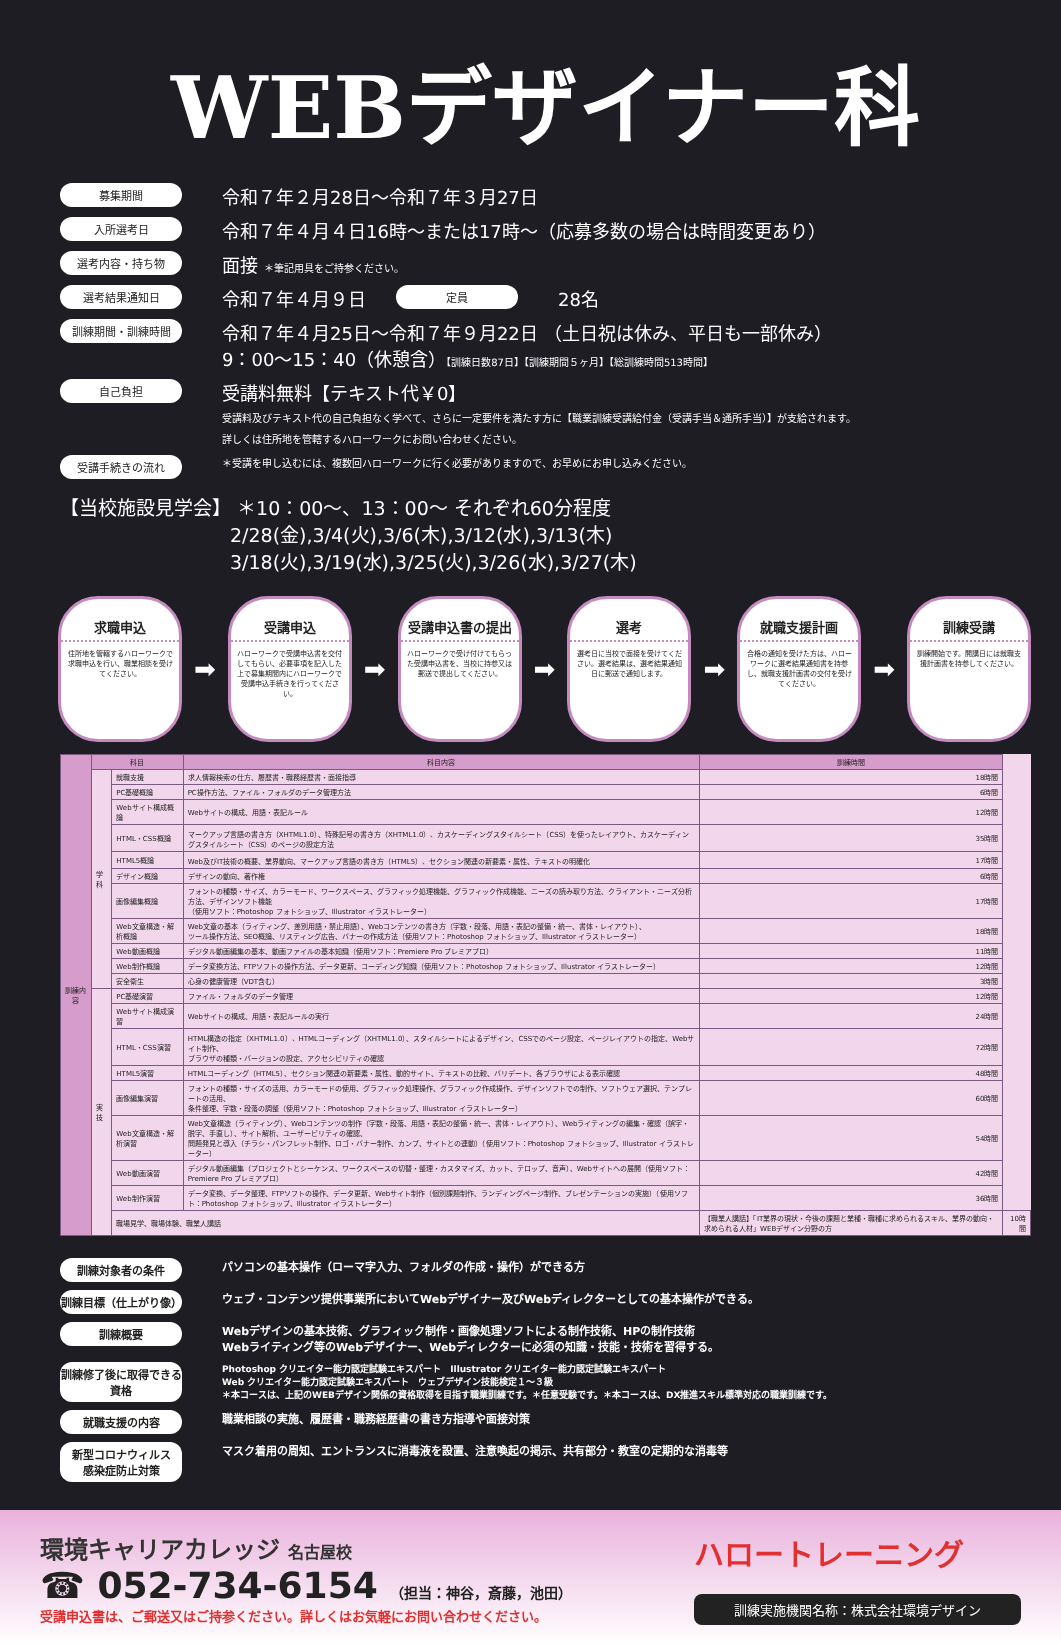WEBデザイナー科
募集期間
令和７年２月28日～令和７年３月27日
入所選考日
令和７年４月４日16時～または17時～（応募多数の場合は時間変更あり）
選考内容・持ち物
面接 ＊筆記用具をご持参ください。
選考結果通知日
令和７年４月９日
定員
28名
訓練期間・訓練時間
令和７年４月25日～令和７年９月22日 （土日祝は休み、平日も一部休み）
9：00～15：40（休憩含）【訓練日数87日】【訓練期間５ヶ月】【総訓練時間513時間】
自己負担
受講料無料【テキスト代￥0】
受講料及びテキスト代の自己負担なく学べて、さらに一定要件を満たす方に【職業訓練受講給付金（受講手当＆通所手当）】が支給されます。
詳しくは住所地を管轄するハローワークにお問い合わせください。
受講手続きの流れ
＊受講を申し込むには、複数回ハローワークに行く必要がありますので、お早めにお申し込みください。
【当校施設見学会】 ＊10：00～、13：00～ それぞれ60分程度
2/28(金),3/4(火),3/6(木),3/12(水),3/13(木)
3/18(火),3/19(水),3/25(火),3/26(水),3/27(木)
求職申込
住所地を管轄するハローワークで求職申込を行い、職業相談を受けてください。
➡
受講申込
ハローワークで受講申込書を交付してもらい、必要事項を記入した上で募集期間内にハローワークで受講申込手続きを行ってください。
➡
受講申込書の提出
ハローワークで受け付けてもらった受講申込書を、当校に持参又は郵送で提出してください。
➡
選考
選考日に当校で面接を受けてください。選考結果は、選考結果通知日に郵送で通知します。
➡
就職支援計画
合格の通知を受けた方は、ハローワークに選考結果通知書を持参し、就職支援計画書の交付を受けてください。
➡
訓練受講
訓練開始です。開講日には就職支援計画書を持参してください。
| 訓練内容 | 科目 | | 科目内容 | 訓練時間 | |
| --- | --- | --- | --- | --- | --- |
| | 学科 | 就職支援 | 求人情報検索の仕方、履歴書・職務経歴書・面接指導 | 18時間 | |
| | | PC基礎概論 | PC操作方法、ファイル・フォルダのデータ管理方法 | 6時間 | |
| | | Webサイト構成概論 | Webサイトの構成、用語・表記ルール | 12時間 | |
| | | HTML・CSS概論 | マークアップ言語の書き方（XHTML1.0）、特殊記号の書き方（XHTML1.0）、カスケーディングスタイルシート（CSS）を使ったレイアウト、カスケーディングスタイルシート（CSS）のページの設定方法 | 35時間 | |
| | | HTML5概論 | Web及びIT技術の概要、業界動向、マークアップ言語の書き方（HTML5）、セクション関連の新要素・属性、テキストの明確化 | 17時間 | |
| | | デザイン概論 | デザインの動向、著作権 | 6時間 | |
| | | 画像編集概論 | フォントの種類・サイズ、カラーモード、ワークスペース、グラフィック処理機能、グラフィック作成機能、ニーズの読み取り方法、クライアント・ニーズ分析方法、デザインソフト機能 （使用ソフト：Photoshop フォトショップ、Illustrator イラストレーター） | 17時間 | |
| | | Web文章構造・解析概論 | Web文章の基本（ライティング、差別用語・禁止用語）、Webコンテンツの書き方（字数・段落、用語・表記の整備・統一、書体・レイアウト）、 ツール操作方法、SEO概論、リスティング広告、バナーの作成方法（使用ソフト：Photoshop フォトショップ、Illustrator イラストレーター） | 18時間 | |
| | | Web動画概論 | デジタル動画編集の基本、動画ファイルの基本知識（使用ソフト：Premiere Pro プレミアプロ） | 11時間 | |
| | | Web制作概論 | データ変換方法、FTPソフトの操作方法、データ更新、コーディング知識（使用ソフト：Photoshop フォトショップ、Illustrator イラストレーター） | 12時間 | |
| | | 安全衛生 | 心身の健康管理（VDT含む） | 3時間 | |
| | 実技 | PC基礎演習 | ファイル・フォルダのデータ管理 | 12時間 | |
| | | Webサイト構成演習 | Webサイトの構成、用語・表記ルールの実行 | 24時間 | |
| | | HTML・CSS演習 | HTML構造の指定（XHTML1.0）、HTMLコーディング（XHTML1.0）、スタイルシートによるデザイン、CSSでのページ設定、ページレイアウトの指定、Webサイト制作、 ブラウザの種類・バージョンの設定、アクセシビリティの確認 | 72時間 | |
| | | HTML5演習 | HTMLコーディング（HTML5）、セクション関連の新要素・属性、動的サイト、テキストの比較、バリデート、各ブラウザによる表示確認 | 48時間 | |
| | | 画像編集演習 | フォントの種類・サイズの活用、カラーモードの使用、グラフィック処理操作、グラフィック作成操作、デザインソフトでの制作、ソフトウェア選択、テンプレートの活用、 条件整理、字数・段落の調整（使用ソフト：Photoshop フォトショップ、Illustrator イラストレーター） | 60時間 | |
| | | Web文章構造・解析演習 | Web文章構造（ライティング）、Webコンテンツの制作（字数・段落、用語・表記の整備・統一、書体・レイアウト）、Webライティングの編集・確認（誤字・脱字、手直し）、サイト解析、ユーザービリティの確認、 問題発見と導入（チラシ・パンフレット制作、ロゴ・バナー制作、カンプ、サイトとの連動）（使用ソフト：Photoshop フォトショップ、Illustrator イラストレーター） | 54時間 | |
| | | Web動画演習 | デジタル動画編集（プロジェクトとシーケンス、ワークスペースの切替・整理・カスタマイズ、カット、テロップ、音声）、Webサイトへの展開（使用ソフト：Premiere Pro プレミアプロ） | 42時間 | |
| | | Web制作演習 | データ変換、データ整理、FTPソフトの操作、データ更新、Webサイト制作（個別課題制作、ランディングページ制作、プレゼンテーションの実施）（使用ソフト：Photoshop フォトショップ、Illustrator イラストレーター） | 36時間 | |
| | | 職場見学、職場体験、職業人講話 | | 【職業人講話】「IT業界の現状・今後の課題と業種・職種に求められるスキル、業界の動向・求められる人材」WEBデザイン分野の方 | 10時間 |
訓練対象者の条件
パソコンの基本操作（ローマ字入力、フォルダの作成・操作）ができる方
訓練目標（仕上がり像）
ウェブ・コンテンツ提供事業所においてWebデザイナー及びWebディレクターとしての基本操作ができる。
訓練概要
Webデザインの基本技術、グラフィック制作・画像処理ソフトによる制作技術、HPの制作技術
Webライティング等のWebデザイナー、Webディレクターに必須の知識・技能・技術を習得する。
訓練修了後に取得できる資格
Photoshop クリエイター能力認定試験エキスパート　Illustrator クリエイター能力認定試験エキスパート
Web クリエイター能力認定試験エキスパート　ウェブデザイン技能検定１～３級
＊本コースは、上記のWEBデザイン関係の資格取得を目指す職業訓練です。＊任意受験です。＊本コースは、DX推進スキル標準対応の職業訓練です。
就職支援の内容
職業相談の実施、履歴書・職務経歴書の書き方指導や面接対策
新型コロナウィルス
感染症防止対策
マスク着用の周知、エントランスに消毒液を設置、注意喚起の掲示、共有部分・教室の定期的な消毒等
環境キャリアカレッジ 名古屋校
☎ 052-734-6154 （担当：神谷，斎藤，池田）
受講申込書は、ご郵送又はご持参ください。詳しくはお気軽にお問い合わせください。
ハロートレーニング
訓練実施機関名称：株式会社環境デザイン